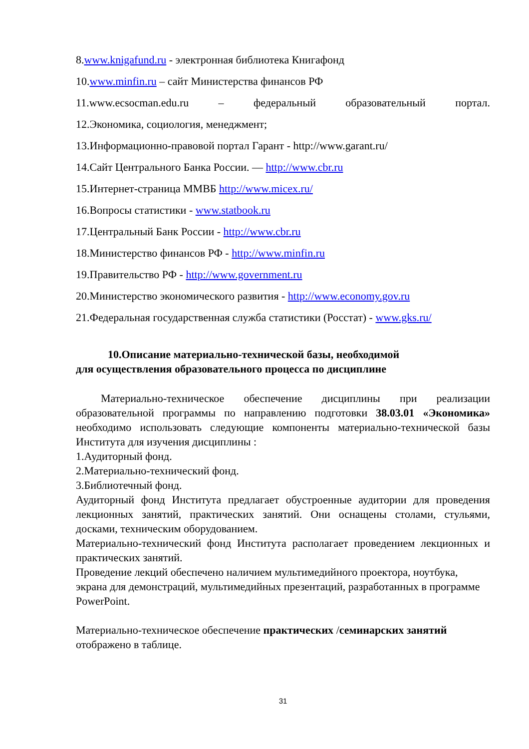8.www.knigafund.ru - электронная библиотека Книгафонд
10.www.minfin.ru – сайт Министерства финансов РФ
11.www.ecsocman.edu.ru – федеральный образовательный портал.
12.Экономика, социология, менеджмент;
13.Информационно-правовой портал Гарант - http://www.garant.ru/
14.Сайт Центрального Банка России. — http://www.cbr.ru
15.Интернет-страница ММВБ http://www.micex.ru/
16.Вопросы статистики - www.statbook.ru
17.Центральный Банк России - http://www.cbr.ru
18.Министерство финансов РФ - http://www.minfin.ru
19.Правительство РФ - http://www.government.ru
20.Министерство экономического развития - http://www.economy.gov.ru
21.Федеральная государственная служба статистики (Росстат) - www.gks.ru/
10.Описание материально-технической базы, необходимой
для осуществления образовательного процесса по дисциплине
Материально-техническое обеспечение дисциплины при реализации образовательной программы по направлению подготовки 38.03.01 «Экономика» необходимо использовать следующие компоненты материально-технической базы Института для изучения дисциплины :
1.Аудиторный фонд.
2.Материально-технический фонд.
3.Библиотечный фонд.
Аудиторный фонд Института предлагает обустроенные аудитории для проведения лекционных занятий, практических занятий. Они оснащены столами, стульями, досками, техническим оборудованием.
Материально-технический фонд Института располагает проведением лекционных и практических занятий.
Проведение лекций обеспечено наличием мультимедийного проектора, ноутбука, экрана для демонстраций, мультимедийных презентаций, разработанных в программе PowerPoint.
Материально-техническое обеспечение практических /семинарских занятий отображено в таблице.
31